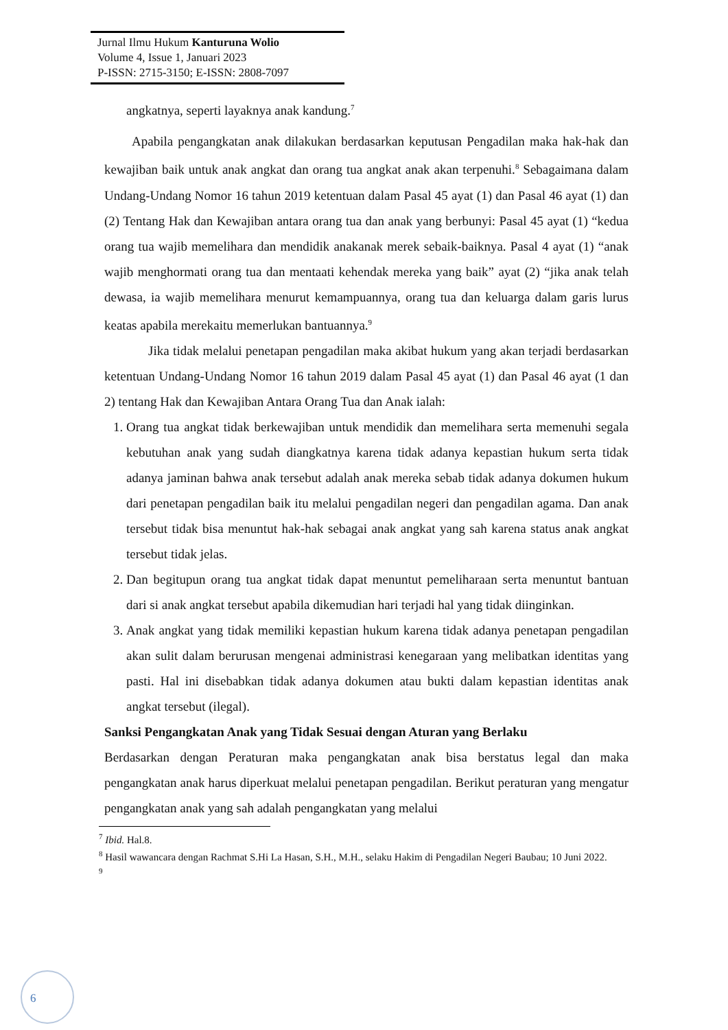Jurnal Ilmu Hukum Kanturuna Wolio
Volume 4, Issue 1, Januari 2023
P-ISSN: 2715-3150; E-ISSN: 2808-7097
angkatnya, seperti layaknya anak kandung.<sup>7</sup>
Apabila pengangkatan anak dilakukan berdasarkan keputusan Pengadilan maka hak-hak dan kewajiban baik untuk anak angkat dan orang tua angkat anak akan terpenuhi.<sup>8</sup> Sebagaimana dalam Undang-Undang Nomor 16 tahun 2019 ketentuan dalam Pasal 45 ayat (1) dan Pasal 46 ayat (1) dan (2) Tentang Hak dan Kewajiban antara orang tua dan anak yang berbunyi: Pasal 45 ayat (1) “kedua orang tua wajib memelihara dan mendidik anakanak merek sebaik-baiknya. Pasal 4 ayat (1) “anak wajib menghormati orang tua dan mentaati kehendak mereka yang baik” ayat (2) “jika anak telah dewasa, ia wajib memelihara menurut kemampuannya, orang tua dan keluarga dalam garis lurus keatas apabila merekaitu memerlukan bantuannya.<sup>9</sup>
Jika tidak melalui penetapan pengadilan maka akibat hukum yang akan terjadi berdasarkan ketentuan Undang-Undang Nomor 16 tahun 2019 dalam Pasal 45 ayat (1) dan Pasal 46 ayat (1 dan 2) tentang Hak dan Kewajiban Antara Orang Tua dan Anak ialah:
1. Orang tua angkat tidak berkewajiban untuk mendidik dan memelihara serta memenuhi segala kebutuhan anak yang sudah diangkatnya karena tidak adanya kepastian hukum serta tidak adanya jaminan bahwa anak tersebut adalah anak mereka sebab tidak adanya dokumen hukum dari penetapan pengadilan baik itu melalui pengadilan negeri dan pengadilan agama. Dan anak tersebut tidak bisa menuntut hak-hak sebagai anak angkat yang sah karena status anak angkat tersebut tidak jelas.
2. Dan begitupun orang tua angkat tidak dapat menuntut pemeliharaan serta menuntut bantuan dari si anak angkat tersebut apabila dikemudian hari terjadi hal yang tidak diinginkan.
3. Anak angkat yang tidak memiliki kepastian hukum karena tidak adanya penetapan pengadilan akan sulit dalam berurusan mengenai administrasi kenegaraan yang melibatkan identitas yang pasti. Hal ini disebabkan tidak adanya dokumen atau bukti dalam kepastian identitas anak angkat tersebut (ilegal).
Sanksi Pengangkatan Anak yang Tidak Sesuai dengan Aturan yang Berlaku
Berdasarkan dengan Peraturan maka pengangkatan anak bisa berstatus legal dan maka pengangkatan anak harus diperkuat melalui penetapan pengadilan. Berikut peraturan yang mengatur pengangkatan anak yang sah adalah pengangkatan yang melalui
<sup>7</sup> Ibid. Hal.8.
<sup>8</sup> Hasil wawancara dengan Rachmat S.Hi La Hasan, S.H., M.H., selaku Hakim di Pengadilan Negeri Baubau; 10 Juni 2022.
<sup>9</sup>
6